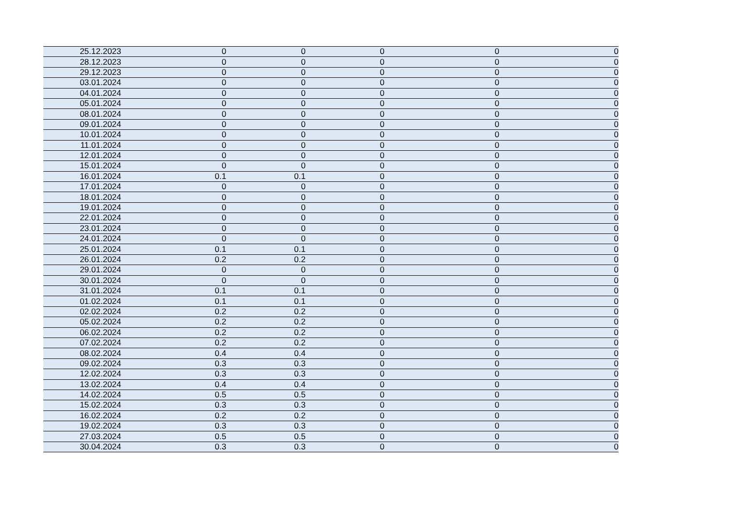| 25.12.2023 | 0 | 0 | 0 | 0 | 0 |
| 28.12.2023 | 0 | 0 | 0 | 0 | 0 |
| 29.12.2023 | 0 | 0 | 0 | 0 | 0 |
| 03.01.2024 | 0 | 0 | 0 | 0 | 0 |
| 04.01.2024 | 0 | 0 | 0 | 0 | 0 |
| 05.01.2024 | 0 | 0 | 0 | 0 | 0 |
| 08.01.2024 | 0 | 0 | 0 | 0 | 0 |
| 09.01.2024 | 0 | 0 | 0 | 0 | 0 |
| 10.01.2024 | 0 | 0 | 0 | 0 | 0 |
| 11.01.2024 | 0 | 0 | 0 | 0 | 0 |
| 12.01.2024 | 0 | 0 | 0 | 0 | 0 |
| 15.01.2024 | 0 | 0 | 0 | 0 | 0 |
| 16.01.2024 | 0.1 | 0.1 | 0 | 0 | 0 |
| 17.01.2024 | 0 | 0 | 0 | 0 | 0 |
| 18.01.2024 | 0 | 0 | 0 | 0 | 0 |
| 19.01.2024 | 0 | 0 | 0 | 0 | 0 |
| 22.01.2024 | 0 | 0 | 0 | 0 | 0 |
| 23.01.2024 | 0 | 0 | 0 | 0 | 0 |
| 24.01.2024 | 0 | 0 | 0 | 0 | 0 |
| 25.01.2024 | 0.1 | 0.1 | 0 | 0 | 0 |
| 26.01.2024 | 0.2 | 0.2 | 0 | 0 | 0 |
| 29.01.2024 | 0 | 0 | 0 | 0 | 0 |
| 30.01.2024 | 0 | 0 | 0 | 0 | 0 |
| 31.01.2024 | 0.1 | 0.1 | 0 | 0 | 0 |
| 01.02.2024 | 0.1 | 0.1 | 0 | 0 | 0 |
| 02.02.2024 | 0.2 | 0.2 | 0 | 0 | 0 |
| 05.02.2024 | 0.2 | 0.2 | 0 | 0 | 0 |
| 06.02.2024 | 0.2 | 0.2 | 0 | 0 | 0 |
| 07.02.2024 | 0.2 | 0.2 | 0 | 0 | 0 |
| 08.02.2024 | 0.4 | 0.4 | 0 | 0 | 0 |
| 09.02.2024 | 0.3 | 0.3 | 0 | 0 | 0 |
| 12.02.2024 | 0.3 | 0.3 | 0 | 0 | 0 |
| 13.02.2024 | 0.4 | 0.4 | 0 | 0 | 0 |
| 14.02.2024 | 0.5 | 0.5 | 0 | 0 | 0 |
| 15.02.2024 | 0.3 | 0.3 | 0 | 0 | 0 |
| 16.02.2024 | 0.2 | 0.2 | 0 | 0 | 0 |
| 19.02.2024 | 0.3 | 0.3 | 0 | 0 | 0 |
| 27.03.2024 | 0.5 | 0.5 | 0 | 0 | 0 |
| 30.04.2024 | 0.3 | 0.3 | 0 | 0 | 0 |